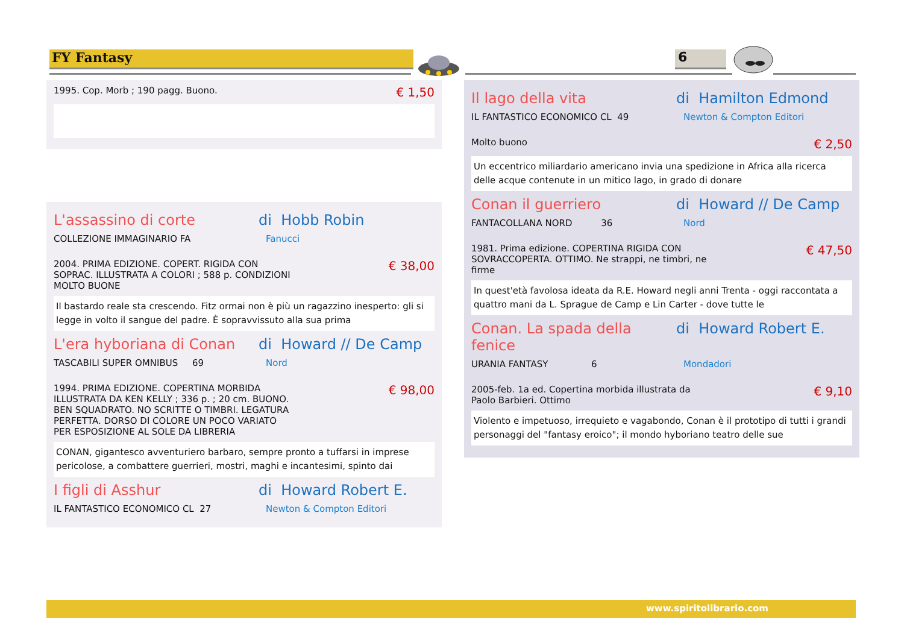FY Fantasy 6
1995. Cop. Morb ; 190 pagg. Buono. € 1,50
L'assassino di corte di Hobb Robin
COLLEZIONE IMMAGINARIO FA Fanucci
2004. PRIMA EDIZIONE. COPERT. RIGIDA CON
SOPRAC. ILLUSTRATA A COLORI ; 588 p. CONDIZIONI
MOLTO BUONE € 38,00
Il bastardo reale sta crescendo. Fitz ormai non è più un ragazzino inesperto: gli si legge in volto il sangue del padre. È sopravvissuto alla sua prima
L'era hyboriana di Conan di Howard // De Camp
TASCABILI SUPER OMNIBUS 69 Nord
1994. PRIMA EDIZIONE. COPERTINA MORBIDA
ILLUSTRATA DA KEN KELLY ; 336 p. ; 20 cm. BUONO.
BEN SQUADRATO. NO SCRITTE O TIMBRI. LEGATURA
PERFETTA. DORSO DI COLORE UN POCO VARIATO
PER ESPOSIZIONE AL SOLE DA LIBRERIA € 98,00
CONAN, gigantesco avventuriero barbaro, sempre pronto a tuffarsi in imprese pericolose, a combattere guerrieri, mostri, maghi e incantesimi, spinto dai
I figli di Asshur di Howard Robert E.
IL FANTASTICO ECONOMICO CL 27 Newton & Compton Editori
Il lago della vita di Hamilton Edmond
IL FANTASTICO ECONOMICO CL 49 Newton & Compton Editori
Molto buono € 2,50
Un eccentrico miliardario americano invia una spedizione in Africa alla ricerca delle acque contenute in un mitico lago, in grado di donare
Conan il guerriero di Howard // De Camp
FANTACOLLANA NORD 36 Nord
1981. Prima edizione. COPERTINA RIGIDA CON
SOVRACCOPERTA. OTTIMO. Ne strappi, ne timbri, ne
firme € 47,50
In quest'età favolosa ideata da R.E. Howard negli anni Trenta - oggi raccontata a quattro mani da L. Sprague de Camp e Lin Carter - dove tutte le
Conan. La spada della fenice di Howard Robert E.
URANIA FANTASY 6 Mondadori
2005-feb. 1a ed. Copertina morbida illustrata da
Paolo Barbieri. Ottimo € 9,10
Violento e impetuoso, irrequieto e vagabondo, Conan è il prototipo di tutti i grandi personaggi del "fantasy eroico"; il mondo hyboriano teatro delle sue
www.spiritolibrario.com